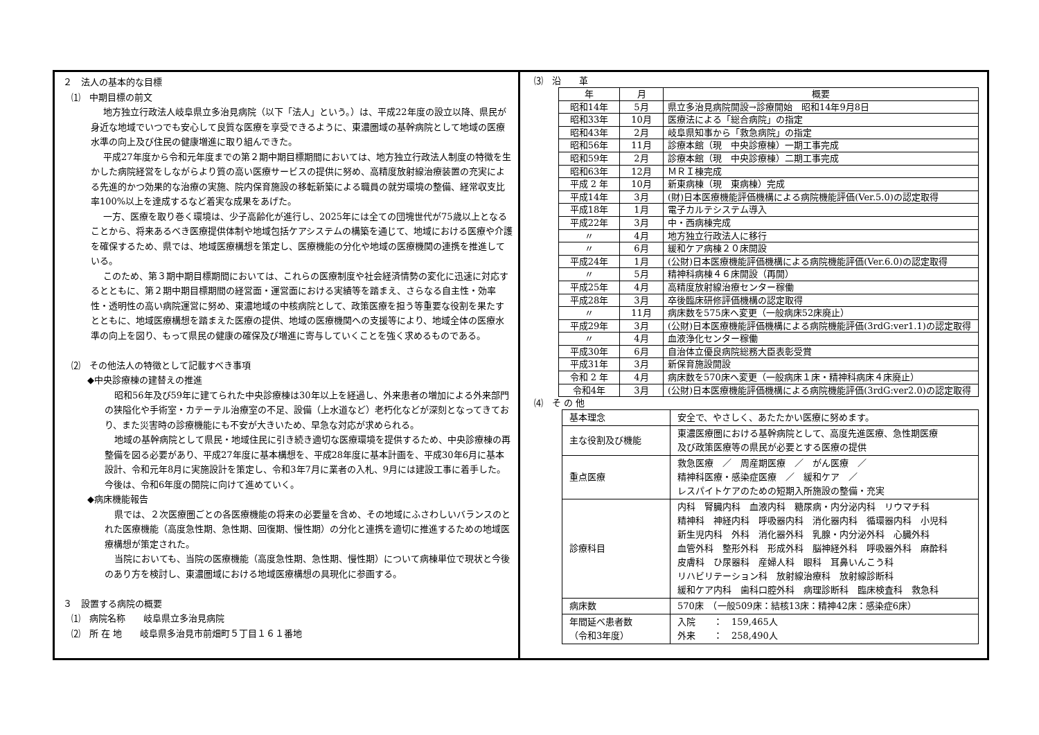２　法人の基本的な目標
⑴　中期目標の前文
地方独立行政法人岐阜県立多治見病院（以下「法人」という。）は、平成22年度の設立以降、県民が身近な地域でいつでも安心して良質な医療を享受できるように、東濃圏域の基幹病院として地域の医療水準の向上及び住民の健康増進に取り組んできた。
平成27年度から令和元年度までの第２期中期目標期間においては、地方独立行政法人制度の特徴を生かした病院経営をしながらより質の高い医療サービスの提供に努め、高精度放射線治療装置の充実による先進的かつ効果的な治療の実施、院内保育施設の移転新築による職員の就労環境の整備、経常収支比率100%以上を達成するなど着実な成果をあげた。
一方、医療を取り巻く環境は、少子高齢化が進行し、2025年には全ての団塊世代が75歳以上となることから、将来あるべき医療提供体制や地域包括ケアシステムの構築を通じて、地域における医療や介護を確保するため、県では、地域医療構想を策定し、医療機能の分化や地域の医療機関の連携を推進している。
このため、第３期中期目標期間においては、これらの医療制度や社会経済情勢の変化に迅速に対応するとともに、第２期中期目標期間の経営面・運営面における実績等を踏まえ、さらなる自主性・効率性・透明性の高い病院運営に努め、東濃地域の中核病院として、政策医療を担う等重要な役割を果たすとともに、地域医療構想を踏まえた医療の提供、地域の医療機関への支援等により、地域全体の医療水準の向上を図り、もって県民の健康の確保及び増進に寄与していくことを強く求めるものである。
⑵　その他法人の特徴として記載すべき事項
◆中央診療棟の建替えの推進
昭和56年及び59年に建てられた中央診療棟は30年以上を経過し、外来患者の増加による外来部門の狭隘化や手術室・カテーテル治療室の不足、設備（上水道など）老朽化などが深刻となってきており、また災害時の診療機能にも不安が大きいため、早急な対応が求められる。
地域の基幹病院として県民・地域住民に引き続き適切な医療環境を提供するため、中央診療棟の再整備を図る必要があり、平成27年度に基本構想を、平成28年度に基本計画を、平成30年6月に基本設計、令和元年8月に実施設計を策定し、令和3年7月に業者の入札、9月には建設工事に着手した。今後は、令和6年度の開院に向けて進めていく。
◆病床機能報告
県では、２次医療圏ごとの各医療機能の将来の必要量を含め、その地域にふさわしいバランスのとれた医療機能（高度急性期、急性期、回復期、慢性期）の分化と連携を適切に推進するための地域医療構想が策定された。
当院においても、当院の医療機能（高度急性期、急性期、慢性期）について病棟単位で現状と今後のあり方を検討し、東濃圏域における地域医療構想の具現化に参画する。
３　設置する病院の概要
⑴　病院名称　　岐阜県立多治見病院
⑵　所 在 地　　岐阜県多治見市前畑町５丁目１６１番地
⑶　沿　　革
| 年 | 月 | 概要 |
| --- | --- | --- |
| 昭和14年 | 5月 | 県立多治見病院開設→診療開始 昭和14年9月8日 |
| 昭和33年 | 10月 | 医療法による「総合病院」の指定 |
| 昭和43年 | 2月 | 岐阜県知事から「救急病院」の指定 |
| 昭和56年 | 11月 | 診療本館（現 中央診療棟）一期工事完成 |
| 昭和59年 | 2月 | 診療本館（現 中央診療棟）二期工事完成 |
| 昭和63年 | 12月 | ＭＲＩ棟完成 |
| 平成 2 年 | 10月 | 新東病棟（現 東病棟）完成 |
| 平成14年 | 3月 | (財)日本医療機能評価機構による病院機能評価(Ver.5.0)の認定取得 |
| 平成18年 | 1月 | 電子カルテシステム導入 |
| 平成22年 | 3月 | 中・西病棟完成 |
| 〃 | 4月 | 地方独立行政法人に移行 |
| 〃 | 6月 | 緩和ケア病棟２０床開設 |
| 平成24年 | 1月 | (公財)日本医療機能評価機構による病院機能評価(Ver.6.0)の認定取得 |
| 〃 | 5月 | 精神科病棟４６床開設（再開） |
| 平成25年 | 4月 | 高精度放射線治療センター稼働 |
| 平成28年 | 3月 | 卒後臨床研修評価機構の認定取得 |
| 〃 | 11月 | 病床数を575床へ変更（一般病床52床廃止） |
| 平成29年 | 3月 | (公財)日本医療機能評価機構による病院機能評価(3rdG:ver1.1)の認定取得 |
| 〃 | 4月 | 血液浄化センター稼働 |
| 平成30年 | 6月 | 自治体立優良病院総務大臣表彰受賞 |
| 平成31年 | 3月 | 新保育施設開設 |
| 令和 2 年 | 4月 | 病床数を570床へ変更（一般病床１床・精神科病床４床廃止） |
| 令和4年 | 3月 | (公財)日本医療機能評価機構による病院機能評価(3rdG:ver2.0)の認定取得 |
⑷　そ の 他
| 基本理念 | 安全で、やさしく、あたたかい医療に努めます。 |
| 主な役割及び機能 | 東濃医療圏における基幹病院として、高度先進医療、急性期医療 及び政策医療等の県民が必要とする医療の提供 |
| 重点医療 | 救急医療 ／ 周産期医療 ／ がん医療 ／ 精神科医療・感染症医療 ／ 緩和ケア ／ レスパイトケアのための短期入所施設の整備・充実 |
| 診療科目 | 内科 腎臓内科 血液内科 糖尿病・内分泌内科 リウマチ科 精神科 神経内科 呼吸器内科 消化器内科 循環器内科 小児科 新生児内科 外科 消化器外科 乳腺・内分泌外科 心臓外科 血管外科 整形外科 形成外科 脳神経外科 呼吸器外科 麻酔科 皮膚科 ひ尿器科 産婦人科 眼科 耳鼻いんこう科 リハビリテーション科 放射線治療科 放射線診断科 緩和ケア内科 歯科口腔外科 病理診断科 臨床検査科 救急科 |
| 病床数 | 570床 （一般509床：結核13床：精神42床：感染症6床） |
| 年間延べ患者数 （令和3年度） | 入院 ： 159,465人 外来 ： 258,490人 |